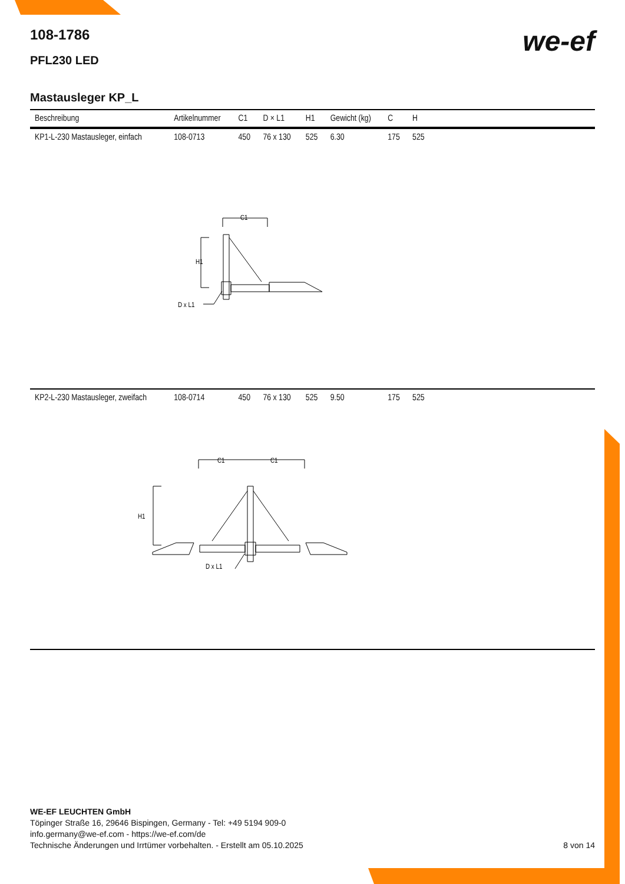108-1786
PFL230 LED
we-ef
Mastausleger KP_L
| Beschreibung | Artikelnummer | C1 | D × L1 | H1 | Gewicht (kg) | C | H | |
| --- | --- | --- | --- | --- | --- | --- | --- | --- |
| KP1-L-230 Mastausleger, einfach | 108-0713 | 450 | 76 x 130 | 525 | 6.30 | 175 | 525 | |
| C1 H1 D x L1 | | | | | | | | |
| KP2-L-230 Mastausleger, zweifach | 108-0714 | 450 | 76 x 130 | 525 | 9.50 | 175 | 525 | |
| C1 C1 H1 D x L1 | | | | | | | | |
WE-EF LEUCHTEN GmbH
Töpinger Straße 16, 29646 Bispingen, Germany - Tel: +49 5194 909-0
info.germany@we-ef.com - https://we-ef.com/de
Technische Änderungen und Irrtümer vorbehalten. - Erstellt am 05.10.2025
8 von 14